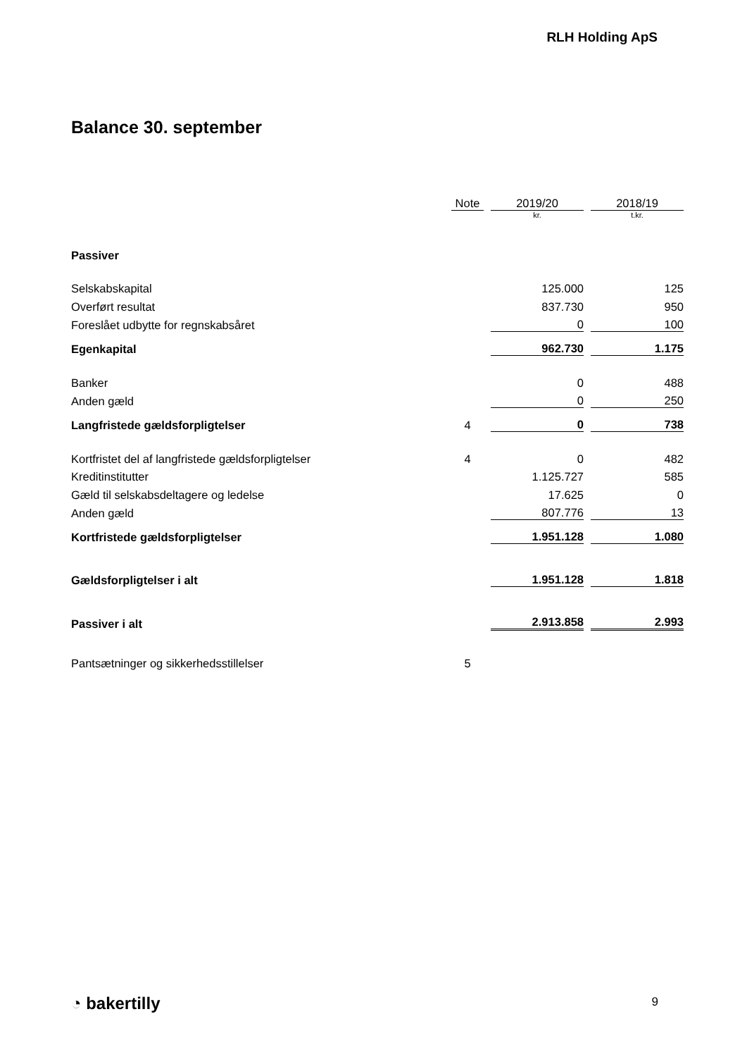RLH Holding ApS
Balance 30. september
| | Note | | 2019/20 | | 2018/19 |
| --- | --- | --- | --- | --- | --- |
| | | | kr. | | t.kr. |
| Passiver | | | | | |
| Selskabskapital | | | 125.000 | | 125 |
| Overført resultat | | | 837.730 | | 950 |
| Foreslået udbytte for regnskabsåret | | | 0 | | 100 |
| Egenkapital | | | 962.730 | | 1.175 |
| Banker | | | 0 | | 488 |
| Anden gæld | | | 0 | | 250 |
| Langfristede gældsforpligtelser | 4 | | 0 | | 738 |
| Kortfristet del af langfristede gældsforpligtelser | 4 | | 0 | | 482 |
| Kreditinstitutter | | | 1.125.727 | | 585 |
| Gæld til selskabsdeltagere og ledelse | | | 17.625 | | 0 |
| Anden gæld | | | 807.776 | | 13 |
| Kortfristede gældsforpligtelser | | | 1.951.128 | | 1.080 |
| Gældsforpligtelser i alt | | | 1.951.128 | | 1.818 |
| Passiver i alt | | | 2.913.858 | | 2.993 |
| Pantsætninger og sikkerhedsstillelser | 5 | | | | |
◔ bakertilly 9